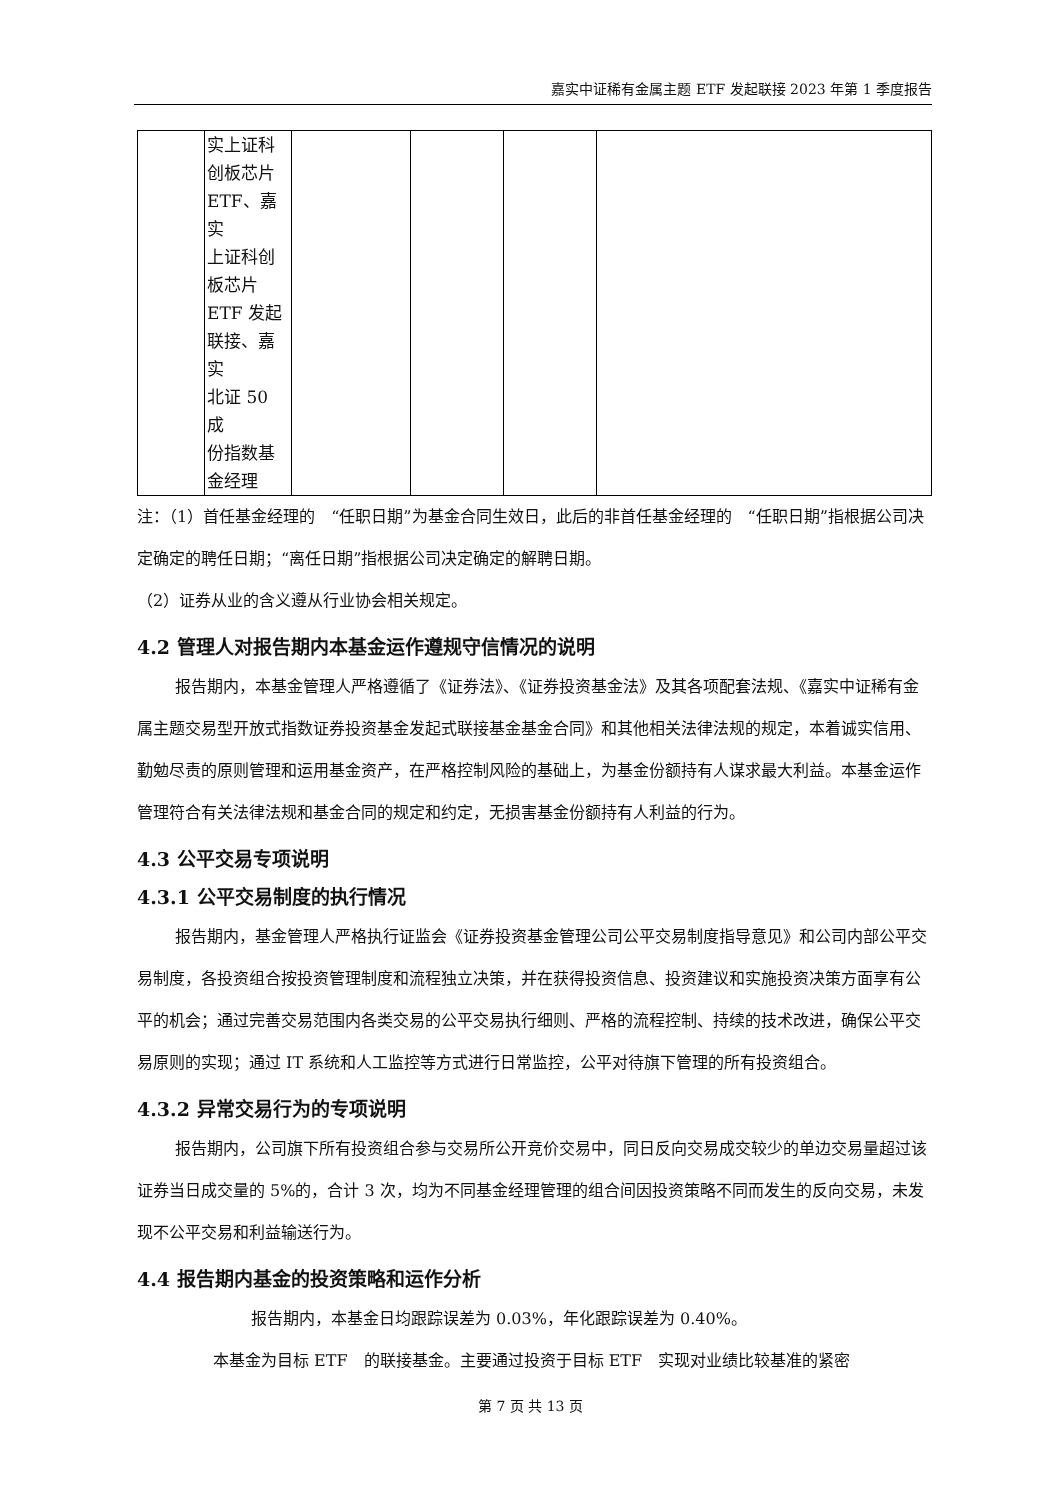嘉实中证稀有金属主题 ETF 发起联接 2023 年第 1 季度报告
| | 实上证科 创板芯片 ETF、嘉实 上证科创 板芯片 ETF 发起 联接、嘉实 北证 50 成 份指数基 金经理 | | | | |
注：（1）首任基金经理的　“任职日期”为基金合同生效日，此后的非首任基金经理的　“任职日期”指根据公司决定确定的聘任日期；“离任日期”指根据公司决定确定的解聘日期。
（2）证券从业的含义遵从行业协会相关规定。
4.2 管理人对报告期内本基金运作遵规守信情况的说明
报告期内，本基金管理人严格遵循了《证券法》、《证券投资基金法》及其各项配套法规、《嘉实中证稀有金属主题交易型开放式指数证券投资基金发起式联接基金基金合同》和其他相关法律法规的规定，本着诚实信用、勤勉尽责的原则管理和运用基金资产，在严格控制风险的基础上，为基金份额持有人谋求最大利益。本基金运作管理符合有关法律法规和基金合同的规定和约定，无损害基金份额持有人利益的行为。
4.3 公平交易专项说明
4.3.1 公平交易制度的执行情况
报告期内，基金管理人严格执行证监会《证券投资基金管理公司公平交易制度指导意见》和公司内部公平交易制度，各投资组合按投资管理制度和流程独立决策，并在获得投资信息、投资建议和实施投资决策方面享有公平的机会；通过完善交易范围内各类交易的公平交易执行细则、严格的流程控制、持续的技术改进，确保公平交易原则的实现；通过 IT 系统和人工监控等方式进行日常监控，公平对待旗下管理的所有投资组合。
4.3.2 异常交易行为的专项说明
报告期内，公司旗下所有投资组合参与交易所公开竞价交易中，同日反向交易成交较少的单边交易量超过该证券当日成交量的 5%的，合计 3 次，均为不同基金经理管理的组合间因投资策略不同而发生的反向交易，未发现不公平交易和利益输送行为。
4.4 报告期内基金的投资策略和运作分析
报告期内，本基金日均跟踪误差为 0.03%，年化跟踪误差为 0.40%。
本基金为目标 ETF　的联接基金。主要通过投资于目标 ETF　实现对业绩比较基准的紧密
第 7 页 共 13 页